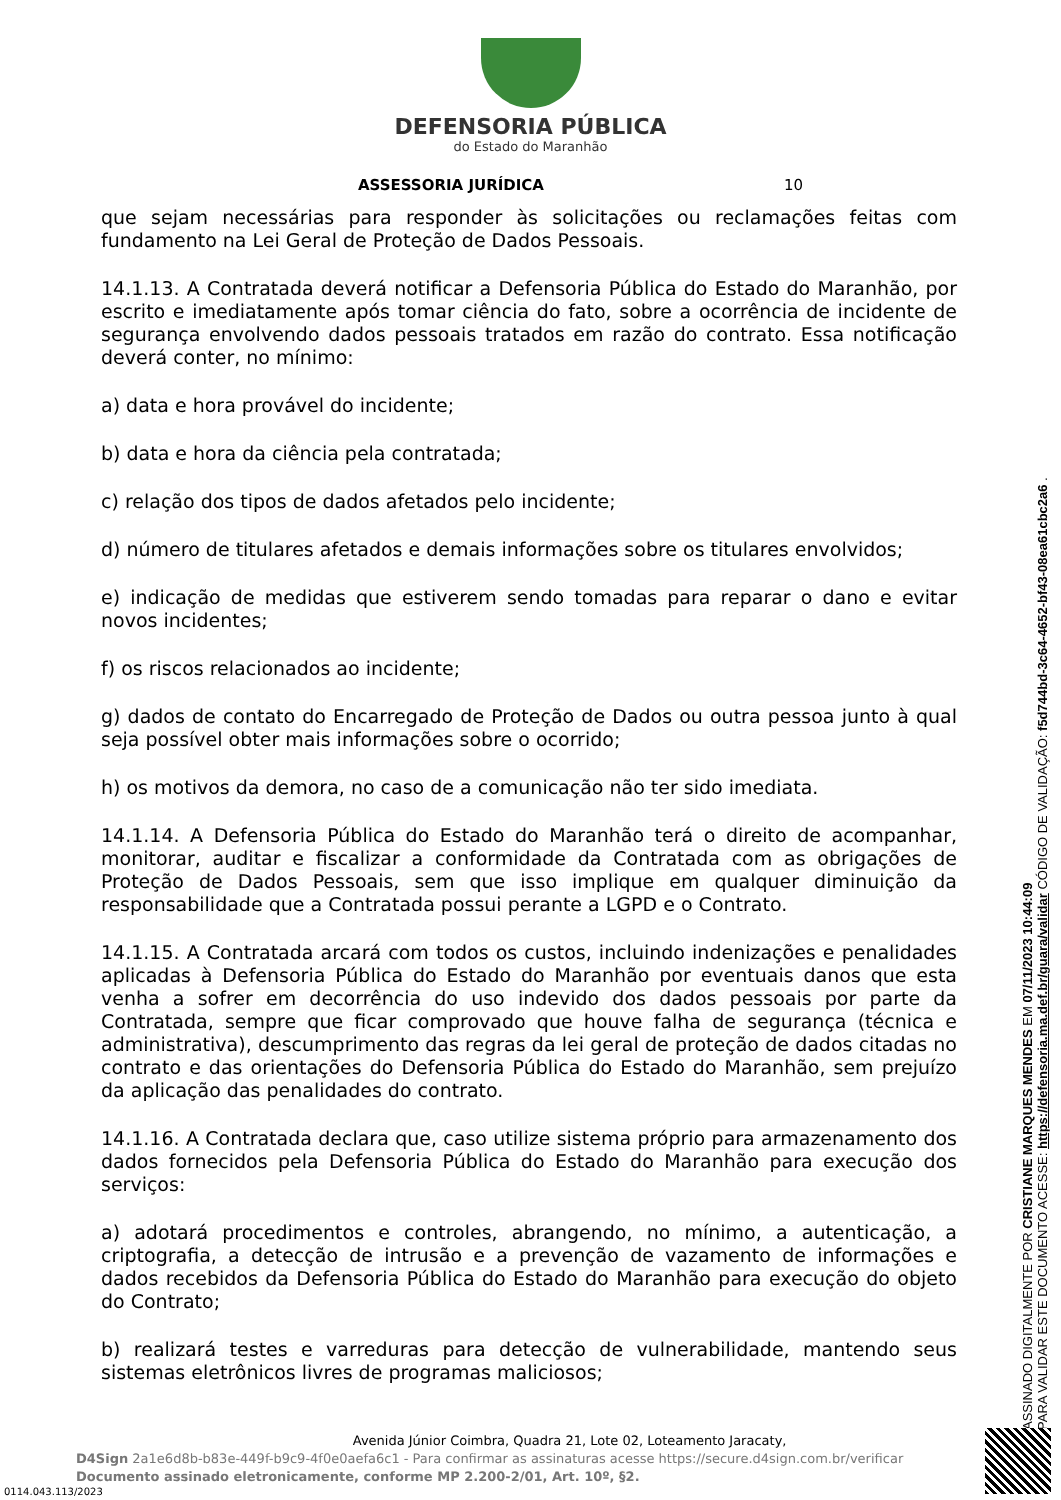DEFENSORIA PÚBLICA
do Estado do Maranhão
ASSESSORIA JURÍDICA 10
que sejam necessárias para responder às solicitações ou reclamações feitas com fundamento na Lei Geral de Proteção de Dados Pessoais.
14.1.13. A Contratada deverá notificar a Defensoria Pública do Estado do Maranhão, por escrito e imediatamente após tomar ciência do fato, sobre a ocorrência de incidente de segurança envolvendo dados pessoais tratados em razão do contrato. Essa notificação deverá conter, no mínimo:
a) data e hora provável do incidente;
b) data e hora da ciência pela contratada;
c) relação dos tipos de dados afetados pelo incidente;
d) número de titulares afetados e demais informações sobre os titulares envolvidos;
e) indicação de medidas que estiverem sendo tomadas para reparar o dano e evitar novos incidentes;
f) os riscos relacionados ao incidente;
g) dados de contato do Encarregado de Proteção de Dados ou outra pessoa junto à qual seja possível obter mais informações sobre o ocorrido;
h) os motivos da demora, no caso de a comunicação não ter sido imediata.
14.1.14. A Defensoria Pública do Estado do Maranhão terá o direito de acompanhar, monitorar, auditar e fiscalizar a conformidade da Contratada com as obrigações de Proteção de Dados Pessoais, sem que isso implique em qualquer diminuição da responsabilidade que a Contratada possui perante a LGPD e o Contrato.
14.1.15. A Contratada arcará com todos os custos, incluindo indenizações e penalidades aplicadas à Defensoria Pública do Estado do Maranhão por eventuais danos que esta venha a sofrer em decorrência do uso indevido dos dados pessoais por parte da Contratada, sempre que ficar comprovado que houve falha de segurança (técnica e administrativa), descumprimento das regras da lei geral de proteção de dados citadas no contrato e das orientações do Defensoria Pública do Estado do Maranhão, sem prejuízo da aplicação das penalidades do contrato.
14.1.16. A Contratada declara que, caso utilize sistema próprio para armazenamento dos dados fornecidos pela Defensoria Pública do Estado do Maranhão para execução dos serviços:
a) adotará procedimentos e controles, abrangendo, no mínimo, a autenticação, a criptografia, a detecção de intrusão e a prevenção de vazamento de informações e dados recebidos da Defensoria Pública do Estado do Maranhão para execução do objeto do Contrato;
b) realizará testes e varreduras para detecção de vulnerabilidade, mantendo seus sistemas eletrônicos livres de programas maliciosos;
ASSINADO DIGITALMENTE POR CRISTIANE MARQUES MENDES EM 07/11/2023 10:44:09
PARA VALIDAR ESTE DOCUMENTO ACESSE: https://defensoria.ma.def.br/guara/validar CÓDIGO DE VALIDAÇÃO: f5d744bd-3c64-4652-bf43-08ea61cbc2a6 .
Avenida Júnior Coimbra, Quadra 21, Lote 02, Loteamento Jaracaty,
D4Sign 2a1e6d8b-b83e-449f-b9c9-4f0e0aefa6c1 - Para confirmar as assinaturas acesse https://secure.d4sign.com.br/verificar
Documento assinado eletronicamente, conforme MP 2.200-2/01, Art. 10º, §2.
0114.043.113/2023